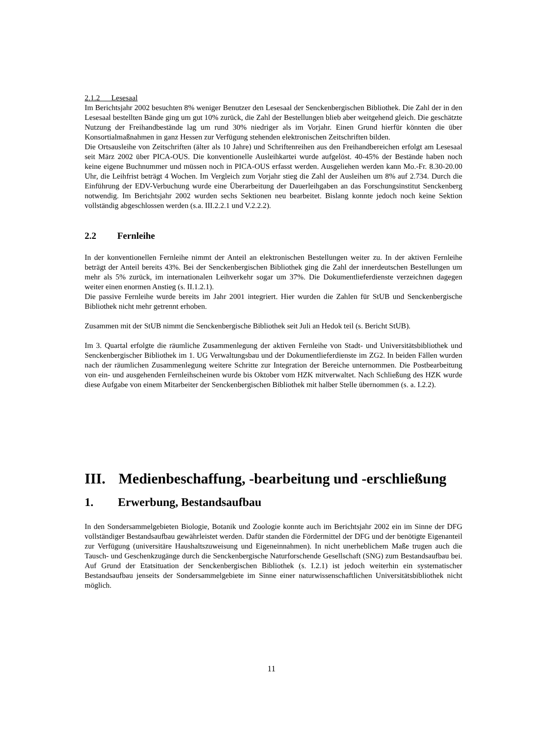2.1.2 Lesesaal
Im Berichtsjahr 2002 besuchten 8% weniger Benutzer den Lesesaal der Senckenbergischen Bibliothek. Die Zahl der in den Lesesaal bestellten Bände ging um gut 10% zurück, die Zahl der Bestellungen blieb aber weitgehend gleich. Die geschätzte Nutzung der Freihandbestände lag um rund 30% niedriger als im Vorjahr. Einen Grund hierfür könnten die über Konsortialmaßnahmen in ganz Hessen zur Verfügung stehenden elektronischen Zeitschriften bilden.
Die Ortsausleihe von Zeitschriften (älter als 10 Jahre) und Schriftenreihen aus den Freihandbereichen erfolgt am Lesesaal seit März 2002 über PICA-OUS. Die konventionelle Ausleihkartei wurde aufgelöst. 40-45% der Bestände haben noch keine eigene Buchnummer und müssen noch in PICA-OUS erfasst werden. Ausgeliehen werden kann Mo.-Fr. 8.30-20.00 Uhr, die Leihfrist beträgt 4 Wochen. Im Vergleich zum Vorjahr stieg die Zahl der Ausleihen um 8% auf 2.734. Durch die Einführung der EDV-Verbuchung wurde eine Überarbeitung der Dauerleihgaben an das Forschungsinstitut Senckenberg notwendig. Im Berichtsjahr 2002 wurden sechs Sektionen neu bearbeitet. Bislang konnte jedoch noch keine Sektion vollständig abgeschlossen werden (s.a. III.2.2.1 und V.2.2.2).
2.2 Fernleihe
In der konventionellen Fernleihe nimmt der Anteil an elektronischen Bestellungen weiter zu. In der aktiven Fernleihe beträgt der Anteil bereits 43%. Bei der Senckenbergischen Bibliothek ging die Zahl der innerdeutschen Bestellungen um mehr als 5% zurück, im internationalen Leihverkehr sogar um 37%. Die Dokumentlieferdienste verzeichnen dagegen weiter einen enormen Anstieg (s. II.1.2.1).
Die passive Fernleihe wurde bereits im Jahr 2001 integriert. Hier wurden die Zahlen für StUB und Senckenbergische Bibliothek nicht mehr getrennt erhoben.
Zusammen mit der StUB nimmt die Senckenbergische Bibliothek seit Juli an Hedok teil (s. Bericht StUB).
Im 3. Quartal erfolgte die räumliche Zusammenlegung der aktiven Fernleihe von Stadt- und Universitätsbibliothek und Senckenbergischer Bibliothek im 1. UG Verwaltungsbau und der Dokumentlieferdienste im ZG2. In beiden Fällen wurden nach der räumlichen Zusammenlegung weitere Schritte zur Integration der Bereiche unternommen. Die Postbearbeitung von ein- und ausgehenden Fernleihscheinen wurde bis Oktober vom HZK mitverwaltet. Nach Schließung des HZK wurde diese Aufgabe von einem Mitarbeiter der Senckenbergischen Bibliothek mit halber Stelle übernommen (s. a. I.2.2).
III. Medienbeschaffung, -bearbeitung und -erschließung
1. Erwerbung, Bestandsaufbau
In den Sondersammelgebieten Biologie, Botanik und Zoologie konnte auch im Berichtsjahr 2002 ein im Sinne der DFG vollständiger Bestandsaufbau gewährleistet werden. Dafür standen die Fördermittel der DFG und der benötigte Eigenanteil zur Verfügung (universitäre Haushaltszuweisung und Eigeneinnahmen). In nicht unerheblichem Maße trugen auch die Tausch- und Geschenkzugänge durch die Senckenbergische Naturforschende Gesellschaft (SNG) zum Bestandsaufbau bei. Auf Grund der Etatsituation der Senckenbergischen Bibliothek (s. I.2.1) ist jedoch weiterhin ein systematischer Bestandsaufbau jenseits der Sondersammelgebiete im Sinne einer naturwissenschaftlichen Universitätsbibliothek nicht möglich.
11